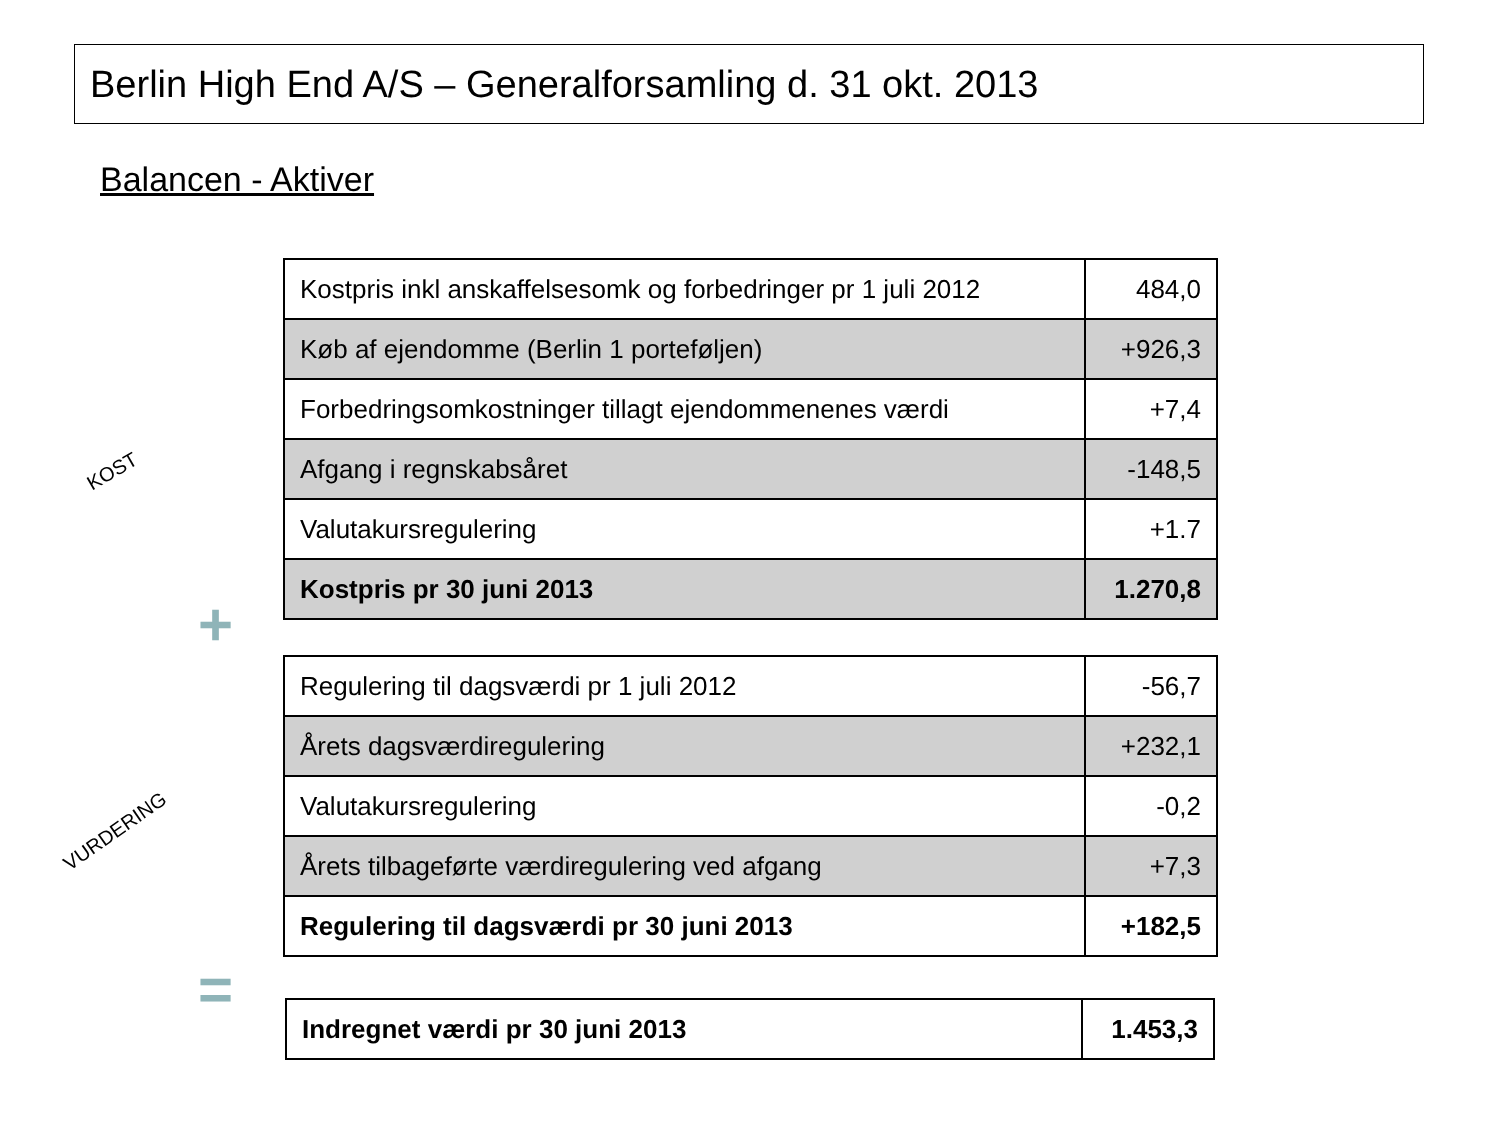Berlin High End A/S – Generalforsamling d. 31 okt. 2013
Balancen - Aktiver
KOST
| Kostpris inkl anskaffelsesomk og forbedringer pr 1 juli 2012 | 484,0 |
| Køb af ejendomme (Berlin 1 porteføljen) | +926,3 |
| Forbedringsomkostninger tillagt ejendommenenes værdi | +7,4 |
| Afgang i regnskabsåret | -148,5 |
| Valutakursregulering | +1.7 |
| Kostpris pr 30 juni 2013 | 1.270,8 |
+
VURDERING
| Regulering til dagsværdi pr 1 juli 2012 | -56,7 |
| Årets dagsværdiregulering | +232,1 |
| Valutakursregulering | -0,2 |
| Årets tilbageførte værdiregulering ved afgang | +7,3 |
| Regulering til dagsværdi pr 30 juni 2013 | +182,5 |
=
| Indregnet værdi pr 30 juni 2013 | 1.453,3 |